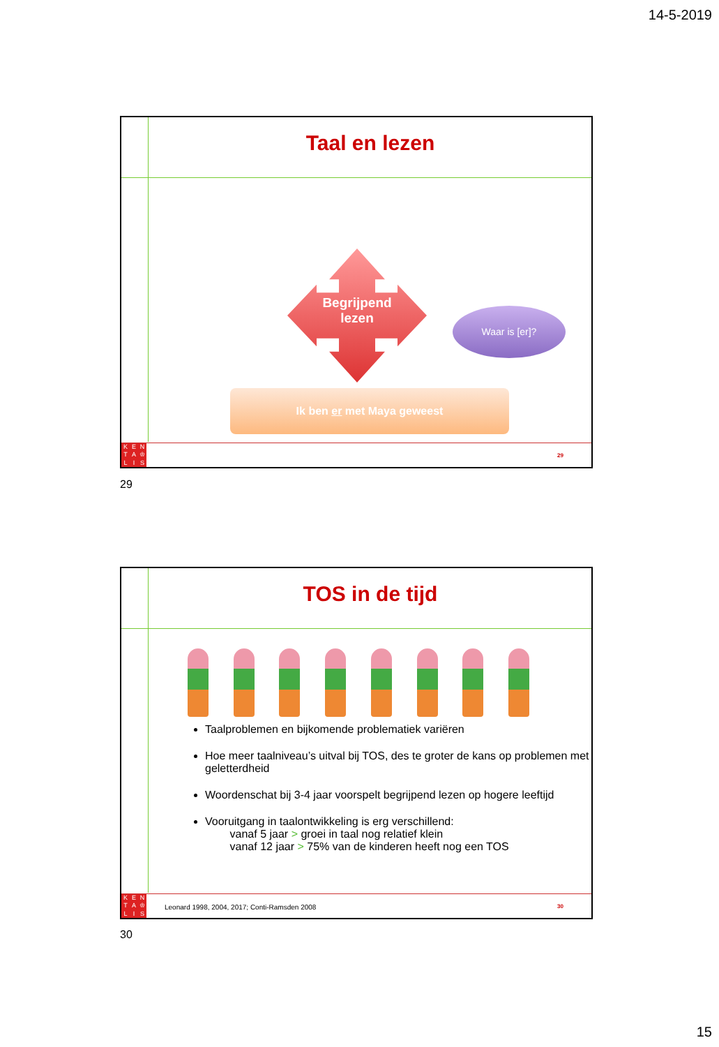14-5-2019
Taal en lezen
Begrijpend
lezen
Waar is [er]?
Ik ben er met Maya geweest
KENTA ♔ LIS
29
29
TOS in de tijd
Taalproblemen en bijkomende problematiek variëren
Hoe meer taalniveau’s uitval bij TOS, des te groter de kans op problemen met geletterdheid
Woordenschat bij 3-4 jaar voorspelt begrijpend lezen op hogere leeftijd
Vooruitgang in taalontwikkeling is erg verschillend:
vanaf 5 jaar > groei in taal nog relatief klein
vanaf 12 jaar > 75% van de kinderen heeft nog een TOS
Leonard 1998, 2004, 2017; Conti-Ramsden 2008
KENTA ♔ LIS
30
30
15